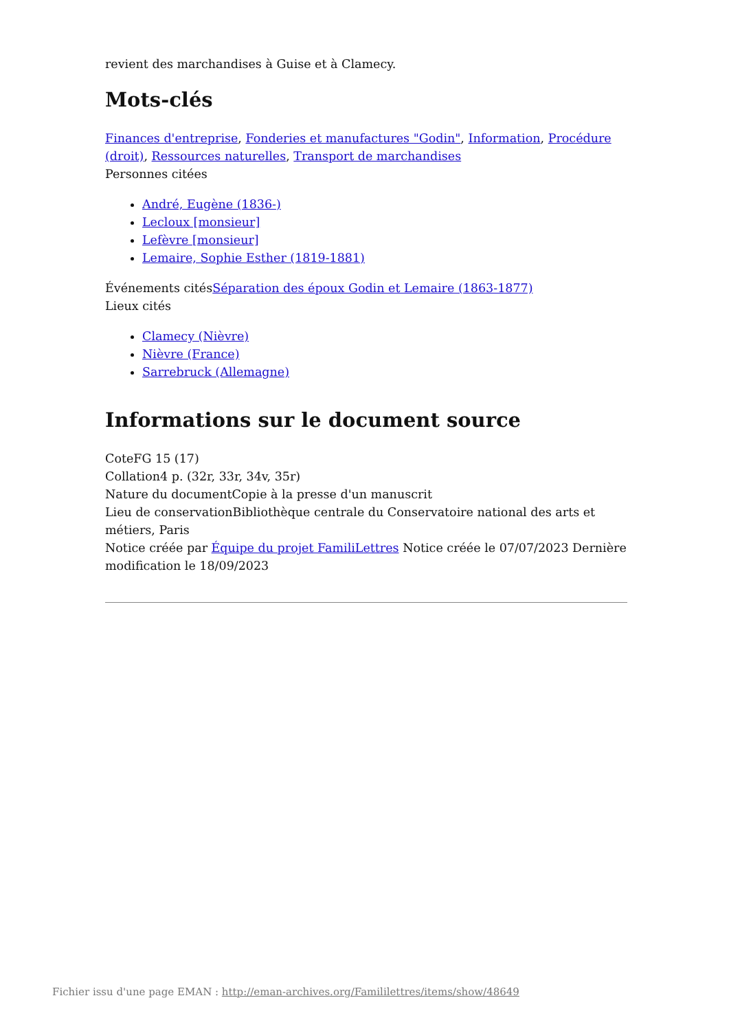revient des marchandises à Guise et à Clamecy.
Mots-clés
Finances d'entreprise, Fonderies et manufactures "Godin", Information, Procédure (droit), Ressources naturelles, Transport de marchandises
Personnes citées
André, Eugène (1836-)
Lecloux [monsieur]
Lefèvre [monsieur]
Lemaire, Sophie Esther (1819-1881)
Événements citésSéparation des époux Godin et Lemaire (1863-1877)
Lieux cités
Clamecy (Nièvre)
Nièvre (France)
Sarrebruck (Allemagne)
Informations sur le document source
CoteFG 15 (17)
Collation4 p. (32r, 33r, 34v, 35r)
Nature du documentCopie à la presse d'un manuscrit
Lieu de conservationBibliothèque centrale du Conservatoire national des arts et métiers, Paris
Notice créée par Équipe du projet FamiliLettres Notice créée le 07/07/2023 Dernière modification le 18/09/2023
Fichier issu d'une page EMAN : http://eman-archives.org/Famililettres/items/show/48649